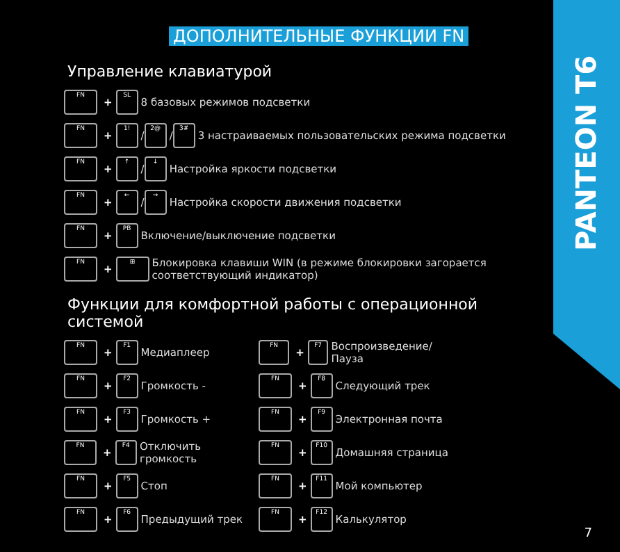PANTEON T6
ДОПОЛНИТЕЛЬНЫЕ ФУНКЦИИ FN
Управление клавиатурой
FN + SL 8 базовых режимов подсветки
FN + 1! / 2@ / 3# 3 настраиваемых пользовательских режима подсветки
FN + ↑ / ↓ Настройка яркости подсветки
FN + ← / → Настройка скорости движения подсветки
FN + PB Включение/выключение подсветки
FN + ⊞ Блокировка клавиши WIN (в режиме блокировки загорается
соответствующий индикатор)
Функции для комфортной работы с операционной системой
FN + F1 Медиаплеер
FN + F2 Громкость -
FN + F3 Громкость +
FN + F4 Отключить громкость
FN + F5 Стоп
FN + F6 Предыдущий трек
FN + F7 Воспроизведение/Пауза
FN + F8 Следующий трек
FN + F9 Электронная почта
FN + F10 Домашняя страница
FN + F11 Мой компьютер
FN + F12 Калькулятор
7